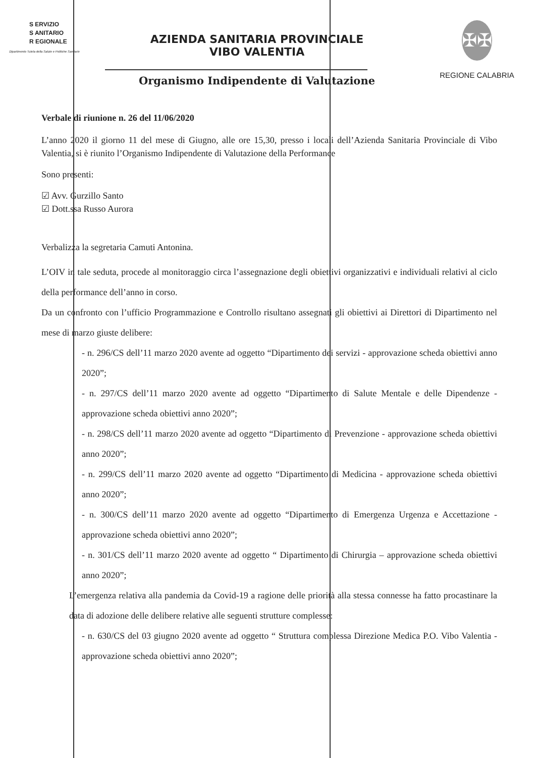S ERVIZIO
S ANITARIO
R EGIONALE
Dipartimento Tutela della Salute e Politiche Sanitarie
AZIENDA SANITARIA PROVINCIALE
VIBO VALENTIA
Organismo Indipendente di Valutazione
✠✠
REGIONE CALABRIA
Verbale di riunione n. 26 del 11/06/2020
L’anno 2020 il giorno 11 del mese di Giugno, alle ore 15,30, presso i locali dell’Azienda Sanitaria Provinciale di Vibo Valentia, si è riunito l’Organismo Indipendente di Valutazione della Performance
Sono presenti:
☑ Avv. Gurzillo Santo
☑ Dott.ssa Russo Aurora
Verbalizza la segretaria Camuti Antonina.
L’OIV in tale seduta, procede al monitoraggio circa l’assegnazione degli obiettivi organizzativi e individuali relativi al ciclo della performance dell’anno in corso.
Da un confronto con l’ufficio Programmazione e Controllo risultano assegnati gli obiettivi ai Direttori di Dipartimento nel mese di marzo giuste delibere:
- n. 296/CS dell’11 marzo 2020 avente ad oggetto “Dipartimento dei servizi - approvazione scheda obiettivi anno 2020”;
- n. 297/CS dell’11 marzo 2020 avente ad oggetto “Dipartimento di Salute Mentale e delle Dipendenze - approvazione scheda obiettivi anno 2020”;
- n. 298/CS dell’11 marzo 2020 avente ad oggetto “Dipartimento di Prevenzione - approvazione scheda obiettivi anno 2020”;
- n. 299/CS dell’11 marzo 2020 avente ad oggetto “Dipartimento di Medicina - approvazione scheda obiettivi anno 2020”;
- n. 300/CS dell’11 marzo 2020 avente ad oggetto “Dipartimento di Emergenza Urgenza e Accettazione - approvazione scheda obiettivi anno 2020”;
- n. 301/CS dell’11 marzo 2020 avente ad oggetto “ Dipartimento di Chirurgia – approvazione scheda obiettivi anno 2020”;
L’emergenza relativa alla pandemia da Covid-19 a ragione delle priorità alla stessa connesse ha fatto procastinare la data di adozione delle delibere relative alle seguenti strutture complesse:
- n. 630/CS del 03 giugno 2020 avente ad oggetto “ Struttura complessa Direzione Medica P.O. Vibo Valentia - approvazione scheda obiettivi anno 2020”;